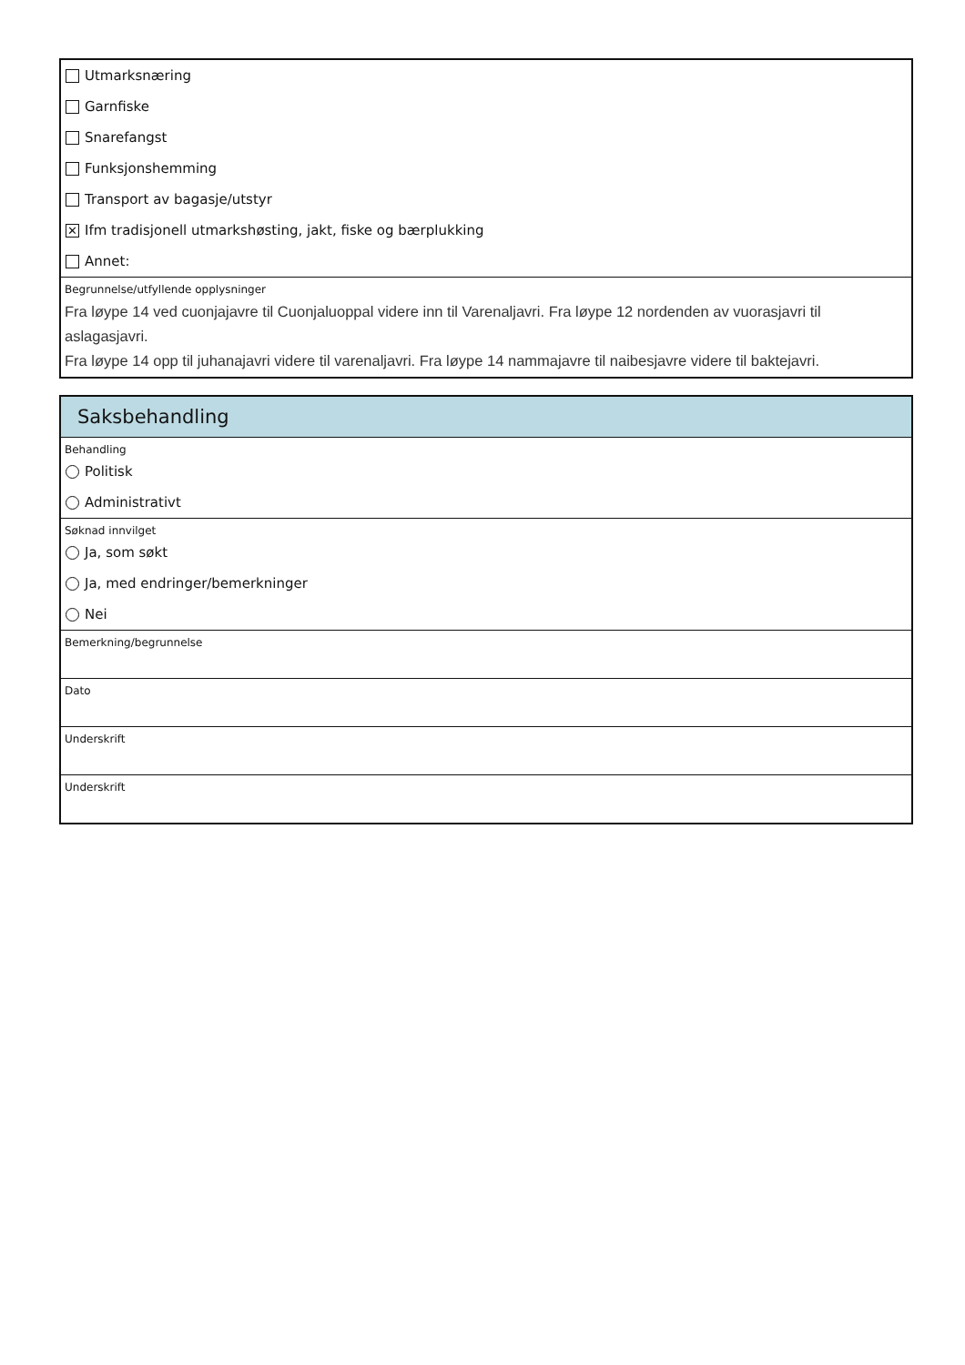Utmarksnæring
Garnfiske
Snarefangst
Funksjonshemming
Transport av bagasje/utstyr
✕ Ifm tradisjonell utmarkshøsting, jakt, fiske og bærplukking
Annet:
Begrunnelse/utfyllende opplysninger
Fra løype 14 ved cuonjajavre til Cuonjaluoppal videre inn til Varenaljavri. Fra løype 12 nordenden av vuorasjavri til aslagasjavri.
Fra løype 14 opp til juhanajavri videre til varenaljavri. Fra løype 14 nammajavre til naibesjavre videre til baktejavri.
Saksbehandling
Behandling
Politisk
Administrativt
Søknad innvilget
Ja, som søkt
Ja, med endringer/bemerkninger
Nei
Bemerkning/begrunnelse
Dato
Underskrift
Underskrift